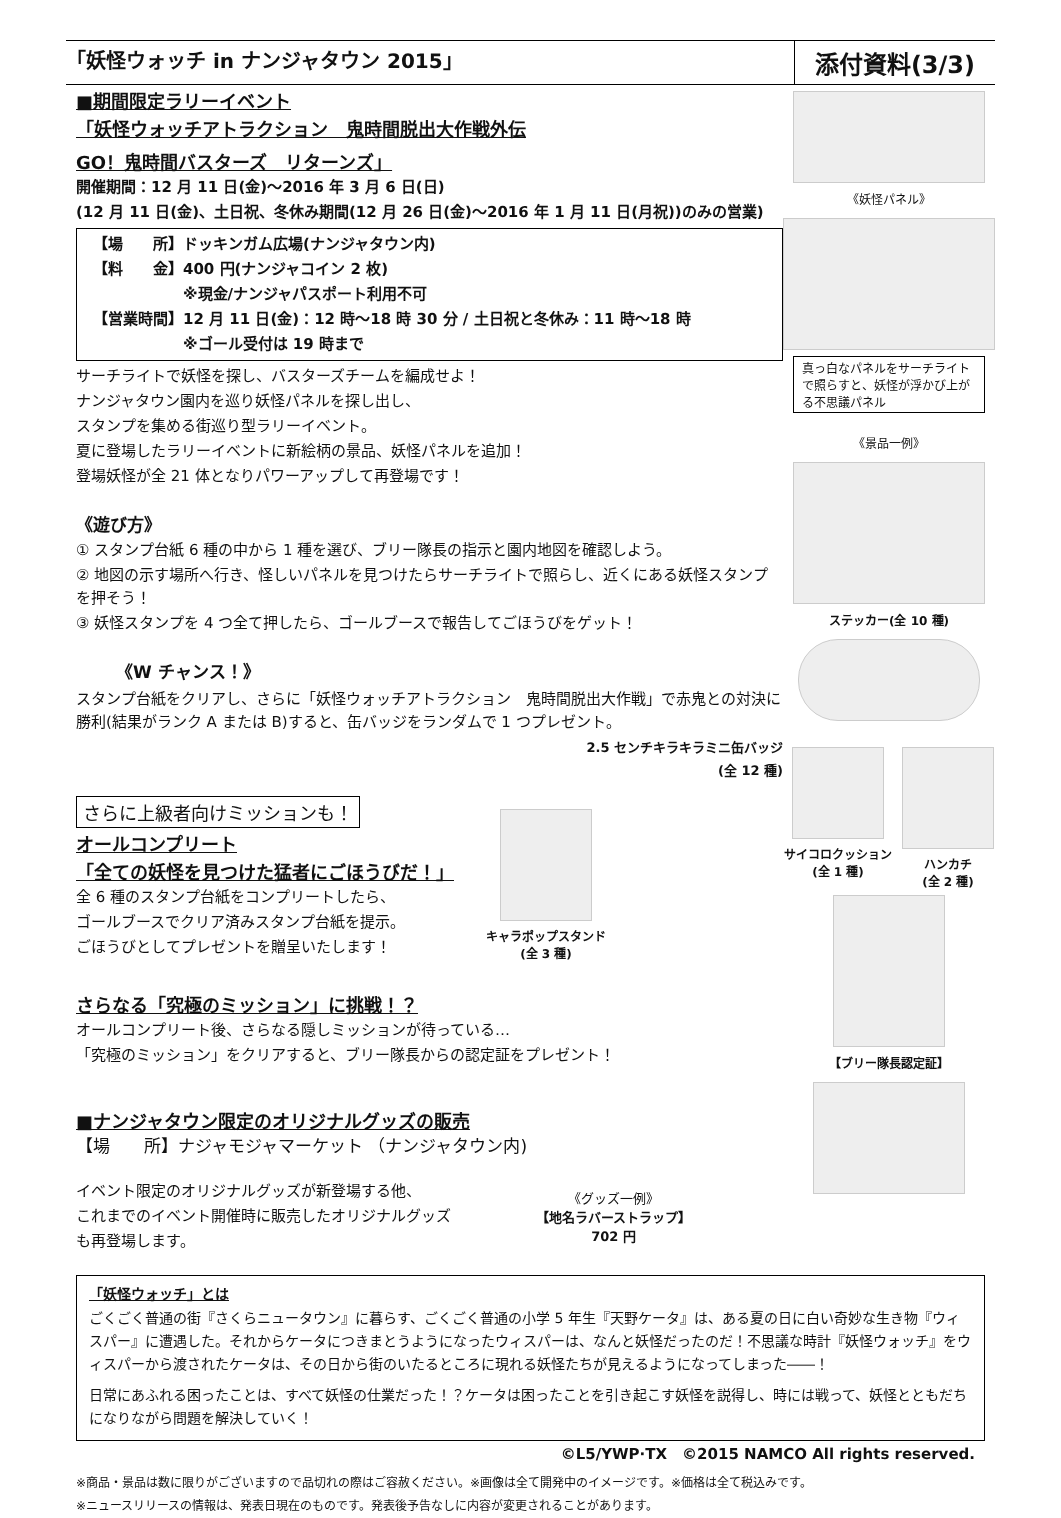「妖怪ウォッチ in ナンジャタウン 2015」
添付資料(3/3)
■期間限定ラリーイベント
「妖怪ウォッチアトラクション　鬼時間脱出大作戦外伝
GO！鬼時間バスターズ　リターンズ」
開催期間：12 月 11 日(金)～2016 年 3 月 6 日(日)
(12 月 11 日(金)、土日祝、冬休み期間(12 月 26 日(金)～2016 年 1 月 11 日(月祝))のみの営業)
【場　　所】ドッキンガム広場(ナンジャタウン内)
【料　　金】400 円(ナンジャコイン 2 枚)
　　　　　　※現金/ナンジャパスポート利用不可
【営業時間】12 月 11 日(金)：12 時～18 時 30 分 / 土日祝と冬休み：11 時～18 時
　　　　　　※ゴール受付は 19 時まで
サーチライトで妖怪を探し、バスターズチームを編成せよ！
ナンジャタウン園内を巡り妖怪パネルを探し出し、
スタンプを集める街巡り型ラリーイベント。
夏に登場したラリーイベントに新絵柄の景品、妖怪パネルを追加！
登場妖怪が全 21 体となりパワーアップして再登場です！
《遊び方》
① スタンプ台紙 6 種の中から 1 種を選び、ブリー隊長の指示と園内地図を確認しよう。
② 地図の示す場所へ行き、怪しいパネルを見つけたらサーチライトで照らし、近くにある妖怪スタンプを押そう！
③ 妖怪スタンプを 4 つ全て押したら、ゴールブースで報告してごほうびをゲット！
《W チャンス！》
スタンプ台紙をクリアし、さらに「妖怪ウォッチアトラクション　鬼時間脱出大作戦」で赤鬼との対決に勝利(結果がランク A または B)すると、缶バッジをランダムで 1 つプレゼント。
2.5 センチキラキラミニ缶バッジ
(全 12 種)
さらに上級者向けミッションも！
オールコンプリート
「全ての妖怪を見つけた猛者にごほうびだ！」
全 6 種のスタンプ台紙をコンプリートしたら、
ゴールブースでクリア済みスタンプ台紙を提示。
ごほうびとしてプレゼントを贈呈いたします！
キャラポップスタンド
(全 3 種)
さらなる「究極のミッション」に挑戦！？
オールコンプリート後、さらなる隠しミッションが待っている…
「究極のミッション」をクリアすると、ブリー隊長からの認定証をプレゼント！
■ナンジャタウン限定のオリジナルグッズの販売
【場　　所】ナジャモジャマーケット （ナンジャタウン内)
イベント限定のオリジナルグッズが新登場する他、
これまでのイベント開催時に販売したオリジナルグッズ
も再登場します。
《グッズ一例》
【地名ラバーストラップ】
702 円
《妖怪パネル》
真っ白なパネルをサーチライトで照らすと、妖怪が浮かび上がる不思議パネル
《景品一例》
ステッカー(全 10 種)
サイコロクッション
(全 1 種)
ハンカチ
(全 2 種)
【ブリー隊長認定証】
「妖怪ウォッチ」とは
ごくごく普通の街『さくらニュータウン』に暮らす、ごくごく普通の小学 5 年生『天野ケータ』は、ある夏の日に白い奇妙な生き物『ウィスパー』に遭遇した。それからケータにつきまとうようになったウィスパーは、なんと妖怪だったのだ！不思議な時計『妖怪ウォッチ』をウィスパーから渡されたケータは、その日から街のいたるところに現れる妖怪たちが見えるようになってしまった――！
日常にあふれる困ったことは、すべて妖怪の仕業だった！？ケータは困ったことを引き起こす妖怪を説得し、時には戦って、妖怪とともだちになりながら問題を解決していく！
©L5/YWP·TX　©2015 NAMCO All rights reserved.
※商品・景品は数に限りがございますので品切れの際はご容赦ください。※画像は全て開発中のイメージです。※価格は全て税込みです。
※ニュースリリースの情報は、発表日現在のものです。発表後予告なしに内容が変更されることがあります。